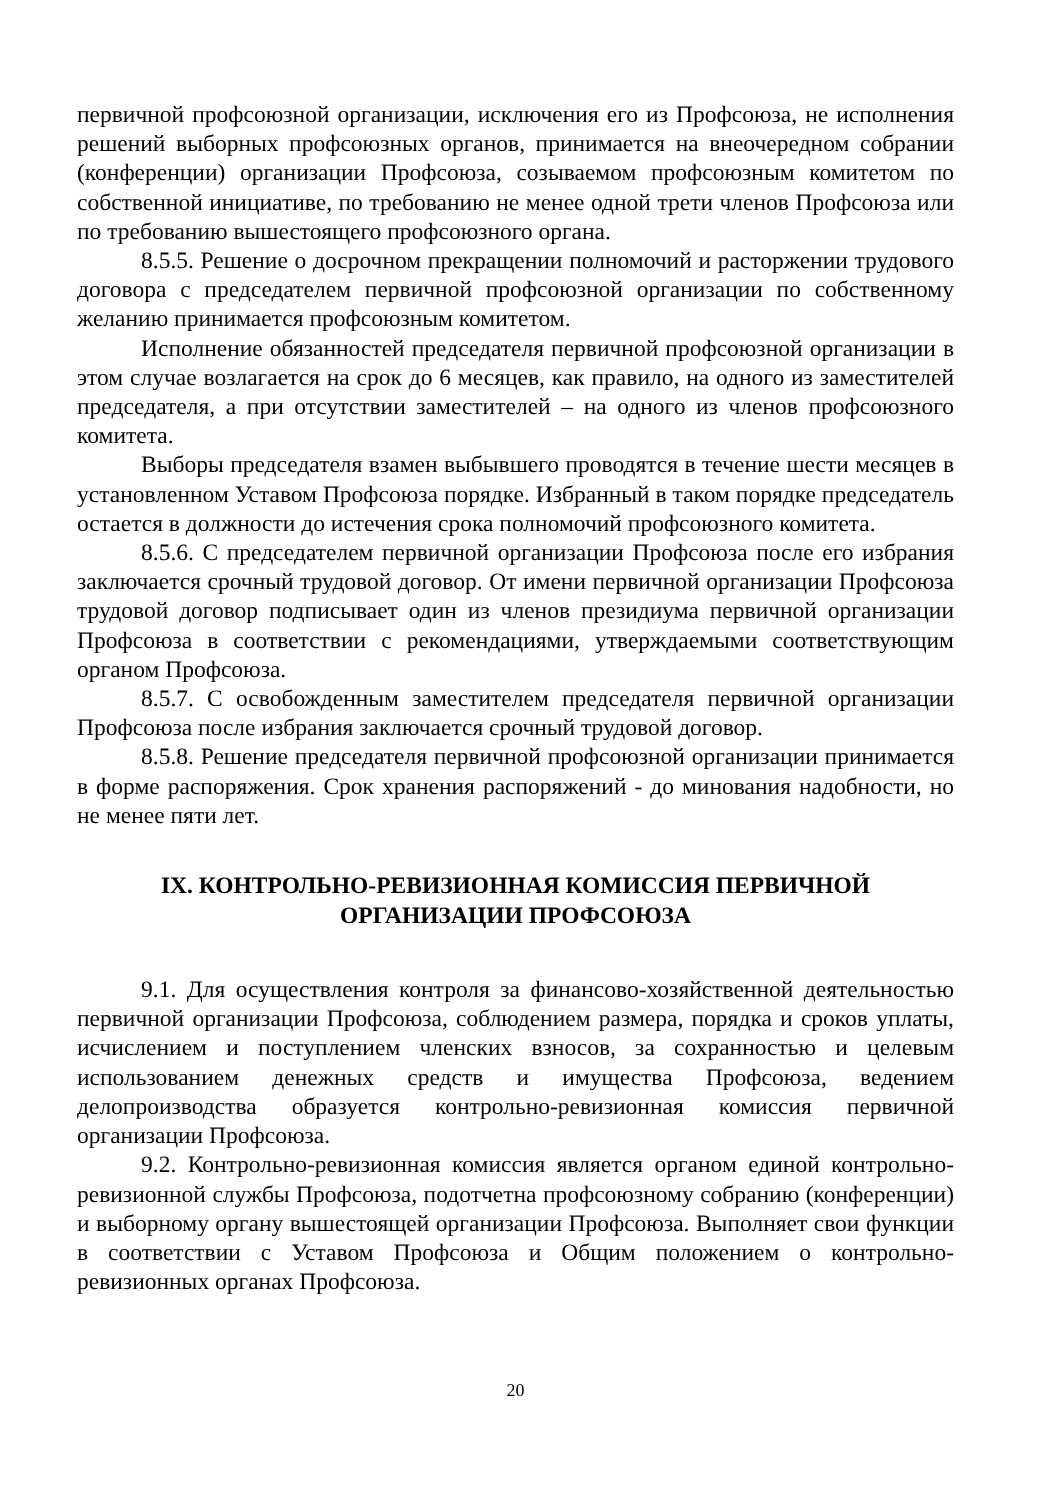первичной профсоюзной организации, исключения его из Профсоюза, не исполнения решений выборных профсоюзных органов, принимается на внеочередном собрании (конференции) организации Профсоюза, созываемом профсоюзным комитетом по собственной инициативе, по требованию не менее одной трети членов Профсоюза или по требованию вышестоящего профсоюзного органа.
8.5.5. Решение о досрочном прекращении полномочий и расторжении трудового договора с председателем первичной профсоюзной организации по собственному желанию принимается профсоюзным комитетом.
Исполнение обязанностей председателя первичной профсоюзной организации в этом случае возлагается на срок до 6 месяцев, как правило, на одного из заместителей председателя, а при отсутствии заместителей – на одного из членов профсоюзного комитета.
Выборы председателя взамен выбывшего проводятся в течение шести месяцев в установленном Уставом Профсоюза порядке. Избранный в таком порядке председатель остается в должности до истечения срока полномочий профсоюзного комитета.
8.5.6. С председателем первичной организации Профсоюза после его избрания заключается срочный трудовой договор. От имени первичной организации Профсоюза трудовой договор подписывает один из членов президиума первичной организации Профсоюза в соответствии с рекомендациями, утверждаемыми соответствующим органом Профсоюза.
8.5.7. С освобожденным заместителем председателя первичной организации Профсоюза после избрания заключается срочный трудовой договор.
8.5.8. Решение председателя первичной профсоюзной организации принимается в форме распоряжения. Срок хранения распоряжений - до минования надобности, но не менее пяти лет.
IX. КОНТРОЛЬНО-РЕВИЗИОННАЯ КОМИССИЯ ПЕРВИЧНОЙ
ОРГАНИЗАЦИИ ПРОФСОЮЗА
9.1. Для осуществления контроля за финансово-хозяйственной деятельностью первичной организации Профсоюза, соблюдением размера, порядка и сроков уплаты, исчислением и поступлением членских взносов, за сохранностью и целевым использованием денежных средств и имущества Профсоюза, ведением делопроизводства образуется контрольно-ревизионная комиссия первичной организации Профсоюза.
9.2. Контрольно-ревизионная комиссия является органом единой контрольно-ревизионной службы Профсоюза, подотчетна профсоюзному собранию (конференции) и выборному органу вышестоящей организации Профсоюза. Выполняет свои функции в соответствии с Уставом Профсоюза и Общим положением о контрольно-ревизионных органах Профсоюза.
20